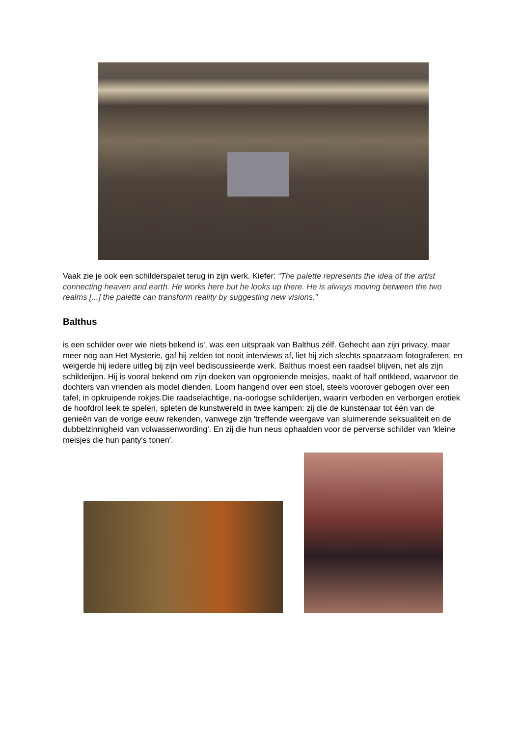Vaak zie je ook een schilderspalet terug in zijn werk. Kiefer: “The palette represents the idea of the artist connecting heaven and earth. He works here but he looks up there. He is always moving between the two realms [...] the palette can transform reality by suggesting new visions.”
Balthus
is een schilder over wie niets bekend is', was een uitspraak van Balthus zélf. Gehecht aan zijn privacy, maar meer nog aan Het Mysterie, gaf hij zelden tot nooit interviews af, liet hij zich slechts spaarzaam fotograferen, en weigerde hij iedere uitleg bij zijn veel bediscussieerde werk. Balthus moest een raadsel blijven, net als zijn schilderijen. Hij is vooral bekend om zijn doeken van opgroeiende meisjes, naakt of half ontkleed, waarvoor de dochters van vrienden als model dienden. Loom hangend over een stoel, steels voorover gebogen over een tafel, in opkruipende rokjes.Die raadselachtige, na-oorlogse schilderijen, waarin verboden en verborgen erotiek de hoofdrol leek te spelen, spleten de kunstwereld in twee kampen: zij die de kunstenaar tot één van de genieën van de vorige eeuw rekenden, vanwege zijn 'treffende weergave van sluimerende seksualiteit en de dubbelzinnigheid van volwassenwording'. En zij die hun neus ophaalden voor de perverse schilder van 'kleine meisjes die hun panty's tonen'.